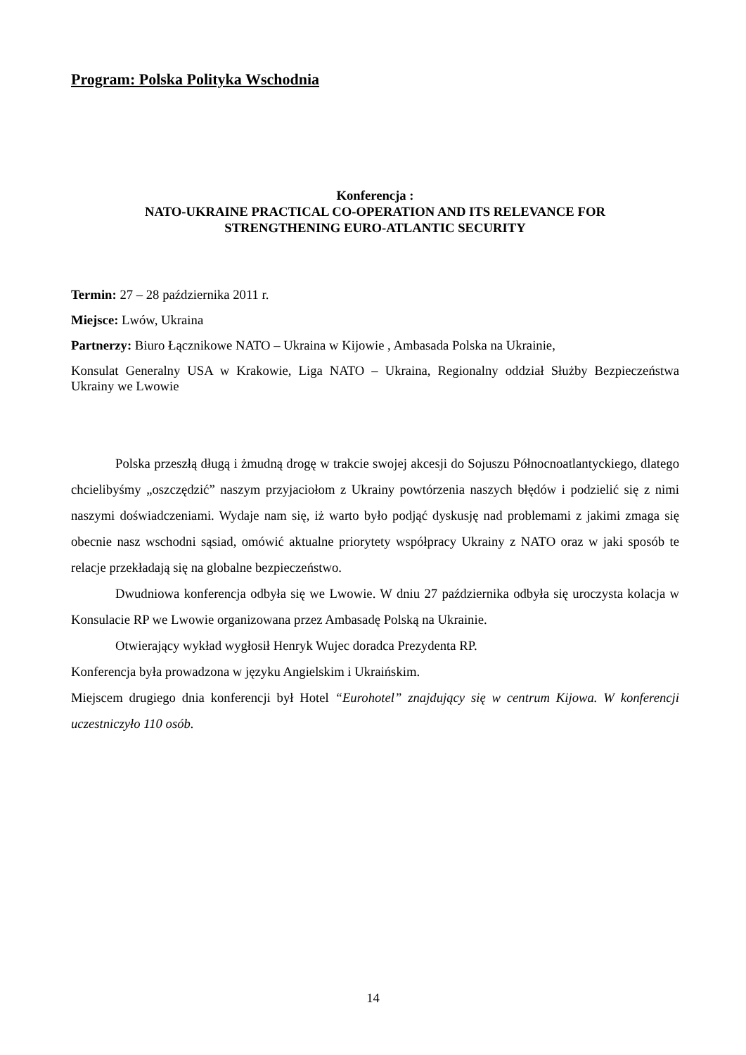Program: Polska Polityka Wschodnia
Konferencja :
NATO-UKRAINE PRACTICAL CO-OPERATION AND ITS RELEVANCE FOR
STRENGTHENING EURO-ATLANTIC SECURITY
Termin: 27 – 28 października 2011 r.
Miejsce: Lwów, Ukraina
Partnerzy: Biuro Łącznikowe NATO – Ukraina w Kijowie , Ambasada Polska na Ukrainie,
Konsulat Generalny USA w Krakowie, Liga NATO – Ukraina, Regionalny oddział Służby Bezpieczeństwa Ukrainy we Lwowie
Polska przeszłą długą i żmudną drogę w trakcie swojej akcesji do Sojuszu Północnoatlantyckiego, dlatego chcielibyśmy „oszczędzić” naszym przyjaciołom z Ukrainy powtórzenia naszych błędów i podzielić się z nimi naszymi doświadczeniami. Wydaje nam się, iż warto było podjąć dyskusję nad problemami z jakimi zmaga się obecnie nasz wschodni sąsiad, omówić aktualne priorytety współpracy Ukrainy z NATO oraz w jaki sposób te relacje przekładają się na globalne bezpieczeństwo.
Dwudniowa konferencja odbyła się we Lwowie. W dniu 27 października odbyła się uroczysta kolacja w Konsulacie RP we Lwowie organizowana przez Ambasadę Polską na Ukrainie.
Otwierający wykład wygłosił Henryk Wujec doradca Prezydenta RP.
Konferencja była prowadzona w języku Angielskim i Ukraińskim.
Miejscem drugiego dnia konferencji był Hotel “Eurohotel” znajdujący się w centrum Kijowa. W konferencji uczestniczyło 110 osób.
14